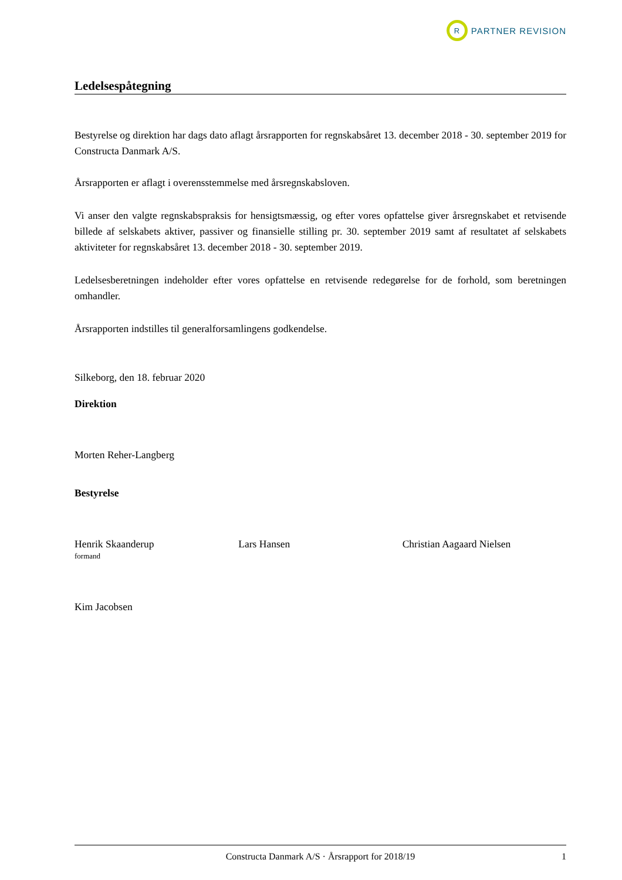R
PARTNER REVISION
Ledelsespåtegning
Bestyrelse og direktion har dags dato aflagt årsrapporten for regnskabsåret 13. december 2018 - 30. september 2019 for Constructa Danmark A/S.
Årsrapporten er aflagt i overensstemmelse med årsregnskabsloven.
Vi anser den valgte regnskabspraksis for hensigtsmæssig, og efter vores opfattelse giver årsregnskabet et retvisende billede af selskabets aktiver, passiver og finansielle stilling pr. 30. september 2019 samt af resultatet af selskabets aktiviteter for regnskabsåret 13. december 2018 - 30. september 2019.
Ledelsesberetningen indeholder efter vores opfattelse en retvisende redegørelse for de forhold, som beretningen omhandler.
Årsrapporten indstilles til generalforsamlingens godkendelse.
Silkeborg, den 18. februar 2020
Direktion
Morten Reher-Langberg
Bestyrelse
Henrik Skaanderup
formand
Lars Hansen Christian Aagaard Nielsen
Kim Jacobsen
Constructa Danmark A/S · Årsrapport for 2018/19 1